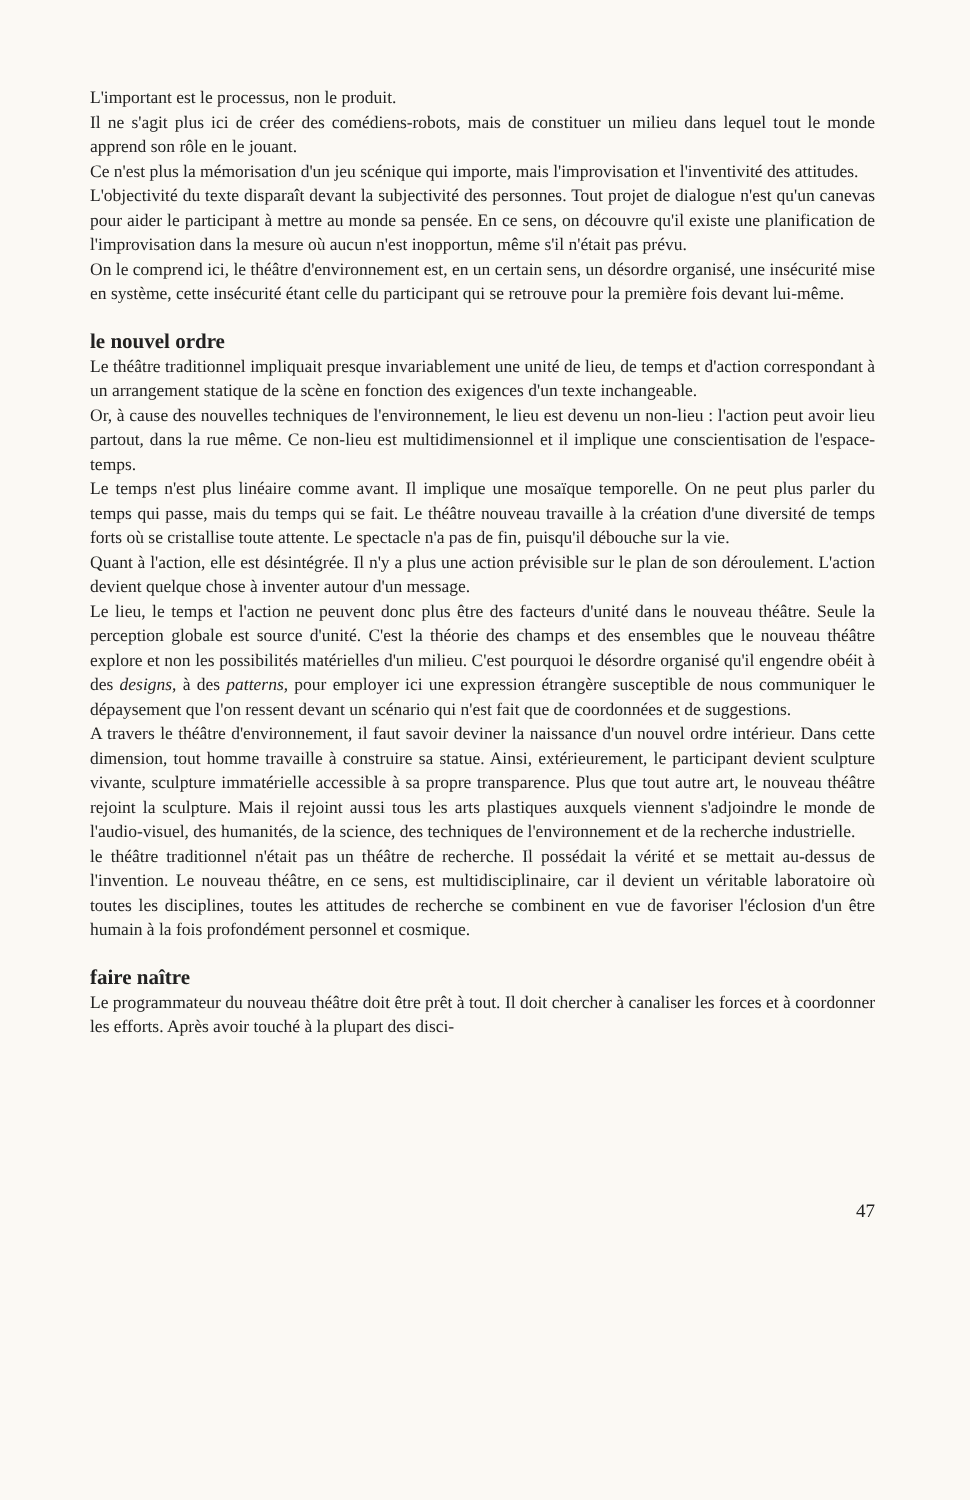L'important est le processus, non le produit.
Il ne s'agit plus ici de créer des comédiens-robots, mais de constituer un milieu dans lequel tout le monde apprend son rôle en le jouant.
Ce n'est plus la mémorisation d'un jeu scénique qui importe, mais l'improvisation et l'inventivité des attitudes.
L'objectivité du texte disparaît devant la subjectivité des personnes. Tout projet de dialogue n'est qu'un canevas pour aider le participant à mettre au monde sa pensée. En ce sens, on découvre qu'il existe une planification de l'improvisation dans la mesure où aucun n'est inopportun, même s'il n'était pas prévu.
On le comprend ici, le théâtre d'environnement est, en un certain sens, un désordre organisé, une insécurité mise en système, cette insécurité étant celle du participant qui se retrouve pour la première fois devant lui-même.
le nouvel ordre
Le théâtre traditionnel impliquait presque invariablement une unité de lieu, de temps et d'action correspondant à un arrangement statique de la scène en fonction des exigences d'un texte inchangeable.
Or, à cause des nouvelles techniques de l'environnement, le lieu est devenu un non-lieu : l'action peut avoir lieu partout, dans la rue même. Ce non-lieu est multidimensionnel et il implique une conscientisation de l'espace-temps.
Le temps n'est plus linéaire comme avant. Il implique une mosaïque temporelle. On ne peut plus parler du temps qui passe, mais du temps qui se fait. Le théâtre nouveau travaille à la création d'une diversité de temps forts où se cristallise toute attente. Le spectacle n'a pas de fin, puisqu'il débouche sur la vie.
Quant à l'action, elle est désintégrée. Il n'y a plus une action prévisible sur le plan de son déroulement. L'action devient quelque chose à inventer autour d'un message.
Le lieu, le temps et l'action ne peuvent donc plus être des facteurs d'unité dans le nouveau théâtre. Seule la perception globale est source d'unité. C'est la théorie des champs et des ensembles que le nouveau théâtre explore et non les possibilités matérielles d'un milieu. C'est pourquoi le désordre organisé qu'il engendre obéit à des designs, à des patterns, pour employer ici une expression étrangère susceptible de nous communiquer le dépaysement que l'on ressent devant un scénario qui n'est fait que de coordonnées et de suggestions.
A travers le théâtre d'environnement, il faut savoir deviner la naissance d'un nouvel ordre intérieur. Dans cette dimension, tout homme travaille à construire sa statue. Ainsi, extérieurement, le participant devient sculpture vivante, sculpture immatérielle accessible à sa propre transparence. Plus que tout autre art, le nouveau théâtre rejoint la sculpture. Mais il rejoint aussi tous les arts plastiques auxquels viennent s'adjoindre le monde de l'audio-visuel, des humanités, de la science, des techniques de l'environnement et de la recherche industrielle.
le théâtre traditionnel n'était pas un théâtre de recherche. Il possédait la vérité et se mettait au-dessus de l'invention. Le nouveau théâtre, en ce sens, est multidisciplinaire, car il devient un véritable laboratoire où toutes les disciplines, toutes les attitudes de recherche se combinent en vue de favoriser l'éclosion d'un être humain à la fois profondément personnel et cosmique.
faire naître
Le programmateur du nouveau théâtre doit être prêt à tout. Il doit chercher à canaliser les forces et à coordonner les efforts. Après avoir touché à la plupart des disci-
47